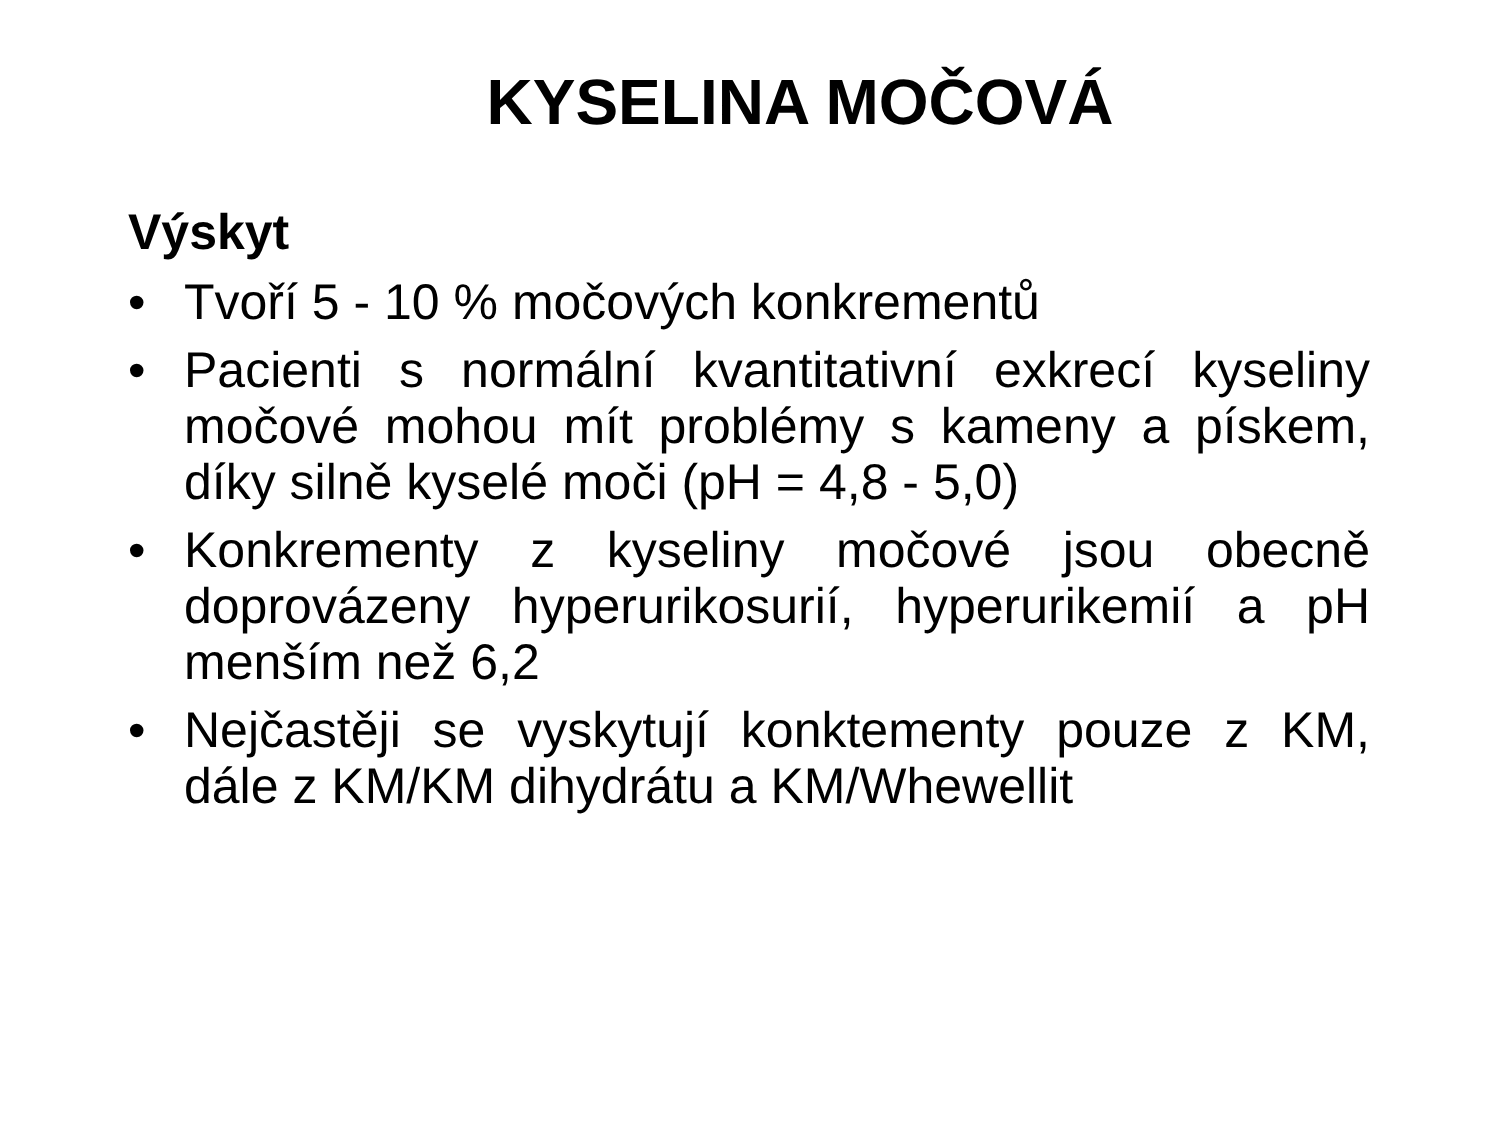KYSELINA MOČOVÁ
Výskyt
• Tvoří 5 - 10 % močových konkrementů
• Pacienti s normální kvantitativní exkrecí kyseliny močové mohou mít problémy s kameny a pískem, díky silně kyselé moči (pH = 4,8 - 5,0)
• Konkrementy z kyseliny močové jsou obecně doprovázeny hyperurikosurií, hyperurikemií a pH menším než 6,2
• Nejčastěji se vyskytují konktementy pouze z KM, dále z KM/KM dihydrátu a KM/Whewellit